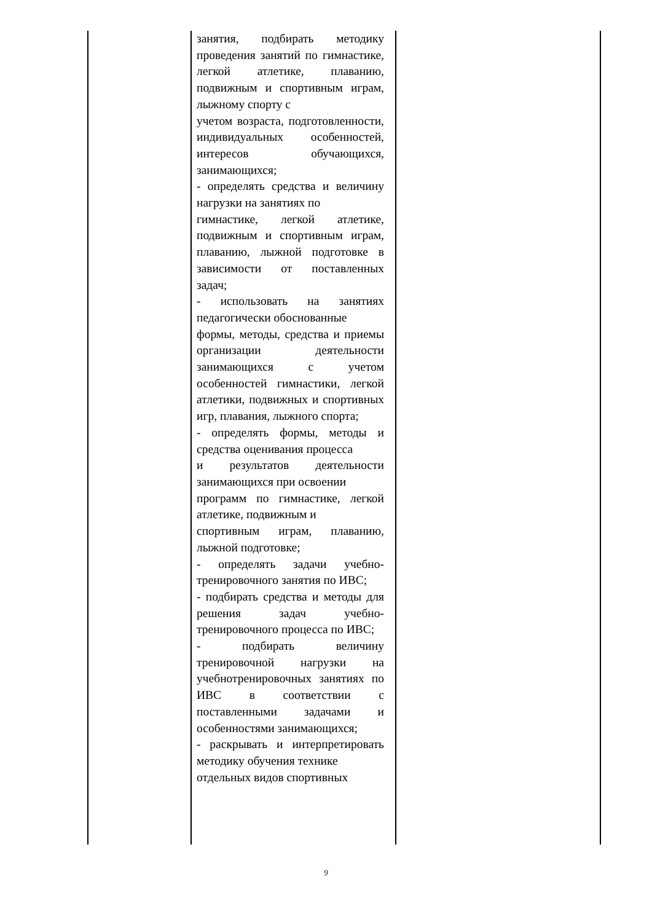| | занятия, подбирать методику проведения занятий по гимнастике, легкой атлетике, плаванию, подвижным и спортивным играм, лыжному спорту с учетом возраста, подготовленности, индивидуальных особенностей, интересов обучающихся, занимающихся; - определять средства и величину нагрузки на занятиях по гимнастике, легкой атлетике, подвижным и спортивным играм, плаванию, лыжной подготовке в зависимости от поставленных задач; - использовать на занятиях педагогически обоснованные формы, методы, средства и приемы организации деятельности занимающихся с учетом особенностей гимнастики, легкой атлетики, подвижных и спортивных игр, плавания, лыжного спорта; - определять формы, методы и средства оценивания процесса и результатов деятельности занимающихся при освоении программ по гимнастике, легкой атлетике, подвижным и спортивным играм, плаванию, лыжной подготовке; - определять задачи учебно-тренировочного занятия по ИВС; - подбирать средства и методы для решения задач учебно-тренировочного процесса по ИВС; - подбирать величину тренировочной нагрузки на учебнотренировочных занятиях по ИВС в соответствии с поставленными задачами и особенностями занимающихся; - раскрывать и интерпретировать методику обучения технике отдельных видов спортивных | |
9